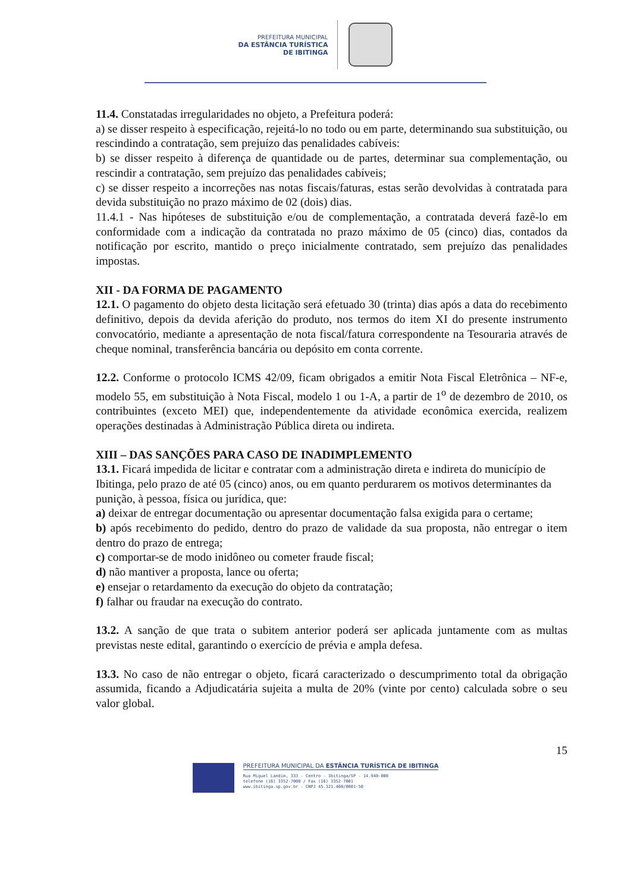PREFEITURA MUNICIPAL
DA ESTÂNCIA TURÍSTICA
DE IBITINGA
11.4. Constatadas irregularidades no objeto, a Prefeitura poderá:
a) se disser respeito à especificação, rejeitá-lo no todo ou em parte, determinando sua substituição, ou rescindindo a contratação, sem prejuízo das penalidades cabíveis:
b) se disser respeito à diferença de quantidade ou de partes, determinar sua complementação, ou rescindir a contratação, sem prejuízo das penalidades cabíveis;
c) se disser respeito a incorreções nas notas fiscais/faturas, estas serão devolvidas à contratada para devida substituição no prazo máximo de 02 (dois) dias.
11.4.1 - Nas hipóteses de substituição e/ou de complementação, a contratada deverá fazê-lo em conformidade com a indicação da contratada no prazo máximo de 05 (cinco) dias, contados da notificação por escrito, mantido o preço inicialmente contratado, sem prejuízo das penalidades impostas.
XII - DA FORMA DE PAGAMENTO
12.1. O pagamento do objeto desta licitação será efetuado 30 (trinta) dias após a data do recebimento definitivo, depois da devida aferição do produto, nos termos do item XI do presente instrumento convocatório, mediante a apresentação de nota fiscal/fatura correspondente na Tesouraria através de cheque nominal, transferência bancária ou depósito em conta corrente.
12.2. Conforme o protocolo ICMS 42/09, ficam obrigados a emitir Nota Fiscal Eletrônica – NF-e, modelo 55, em substituição à Nota Fiscal, modelo 1 ou 1-A, a partir de 1<sup>o</sup> de dezembro de 2010, os contribuintes (exceto MEI) que, independentemente da atividade econômica exercida, realizem operações destinadas à Administração Pública direta ou indireta.
XIII – DAS SANÇÕES PARA CASO DE INADIMPLEMENTO
13.1. Ficará impedida de licitar e contratar com a administração direta e indireta do município de Ibitinga, pelo prazo de até 05 (cinco) anos, ou em quanto perdurarem os motivos determinantes da punição, à pessoa, física ou jurídica, que:
a) deixar de entregar documentação ou apresentar documentação falsa exigida para o certame;
b) após recebimento do pedido, dentro do prazo de validade da sua proposta, não entregar o item dentro do prazo de entrega;
c) comportar-se de modo inidôneo ou cometer fraude fiscal;
d) não mantiver a proposta, lance ou oferta;
e) ensejar o retardamento da execução do objeto da contratação;
f) falhar ou fraudar na execução do contrato.
13.2. A sanção de que trata o subitem anterior poderá ser aplicada juntamente com as multas previstas neste edital, garantindo o exercício de prévia e ampla defesa.
13.3. No caso de não entregar o objeto, ficará caracterizado o descumprimento total da obrigação assumida, ficando a Adjudicatária sujeita a multa de 20% (vinte por cento) calculada sobre o seu valor global.
15
PREFEITURA MUNICIPAL DA ESTÂNCIA TURÍSTICA DE IBITINGA
Rua Miguel Landim, 333 - Centro - Ibitinga/SP - 14.940-000
telefone (16) 3352-7000 / Fax (16) 3352-7001
www.ibitinga.sp.gov.br - CNPJ 45.321.460/0001-50